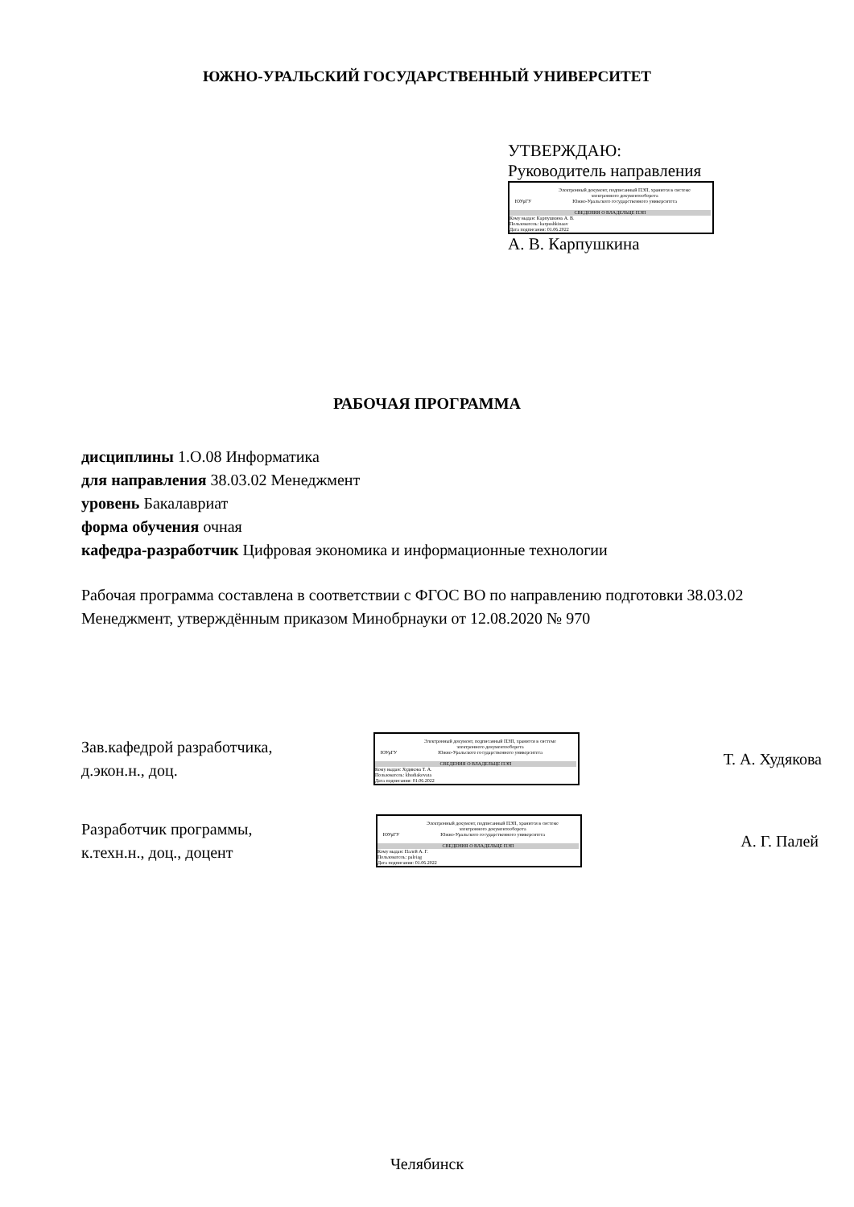ЮЖНО-УРАЛЬСКИЙ ГОСУДАРСТВЕННЫЙ УНИВЕРСИТЕТ
УТВЕРЖДАЮ:
Руководитель направления
ЮУрГУ
Электронный документ, подписанный ПЭП, хранится в системе
электронного документооборота
Южно-Уральского государственного университета
СВЕДЕНИЯ О ВЛАДЕЛЬЦЕ ПЭП
Кому выдан: Карпушкина А. В.
Пользователь: karpushkinaav
Дата подписания: 01.06.2022
А. В. Карпушкина
РАБОЧАЯ ПРОГРАММА
дисциплины 1.О.08 Информатика
для направления 38.03.02 Менеджмент
уровень Бакалавриат
форма обучения очная
кафедра-разработчик Цифровая экономика и информационные технологии
Рабочая программа составлена в соответствии с ФГОС ВО по направлению подготовки 38.03.02 Менеджмент, утверждённым приказом Минобрнауки от 12.08.2020 № 970
Зав.кафедрой разработчика,
д.экон.н., доц.
ЮУрГУ
Электронный документ, подписанный ПЭП, хранится в системе
электронного документооборота
Южно-Уральского государственного университета
СВЕДЕНИЯ О ВЛАДЕЛЬЦЕ ПЭП
Кому выдан: Худякова Т. А.
Пользователь: khudiakovata
Дата подписания: 01.06.2022
Т. А. Худякова
Разработчик программы,
к.техн.н., доц., доцент
ЮУрГУ
Электронный документ, подписанный ПЭП, хранится в системе
электронного документооборота
Южно-Уральского государственного университета
СВЕДЕНИЯ О ВЛАДЕЛЬЦЕ ПЭП
Кому выдан: Палей А. Г.
Пользователь: paleiag
Дата подписания: 01.06.2022
А. Г. Палей
Челябинск